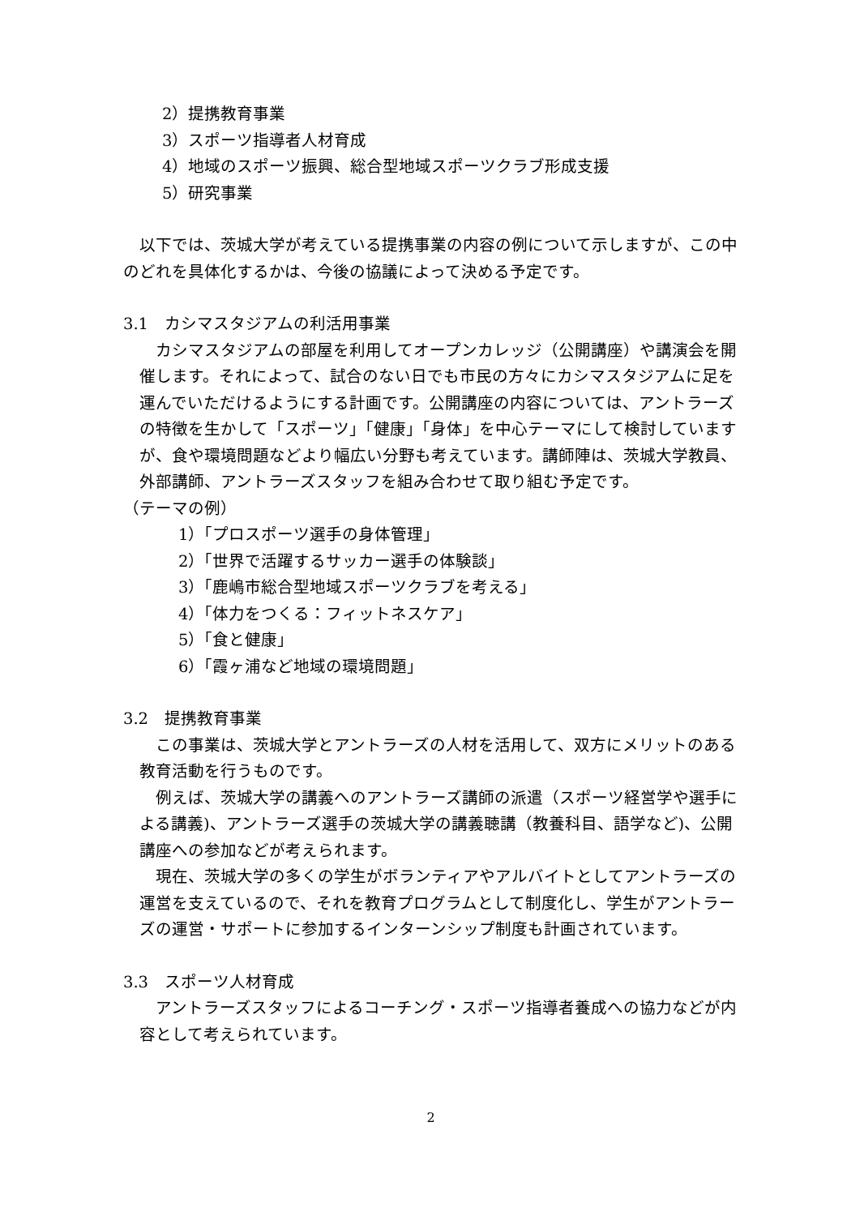2）提携教育事業
3）スポーツ指導者人材育成
4）地域のスポーツ振興、総合型地域スポーツクラブ形成支援
5）研究事業
以下では、茨城大学が考えている提携事業の内容の例について示しますが、この中のどれを具体化するかは、今後の協議によって決める予定です。
3.1　カシマスタジアムの利活用事業
カシマスタジアムの部屋を利用してオープンカレッジ（公開講座）や講演会を開催します。それによって、試合のない日でも市民の方々にカシマスタジアムに足を運んでいただけるようにする計画です。公開講座の内容については、アントラーズの特徴を生かして「スポーツ」「健康」「身体」を中心テーマにして検討していますが、食や環境問題などより幅広い分野も考えています。講師陣は、茨城大学教員、外部講師、アントラーズスタッフを組み合わせて取り組む予定です。
（テーマの例）
1）「プロスポーツ選手の身体管理」
2）「世界で活躍するサッカー選手の体験談」
3）「鹿嶋市総合型地域スポーツクラブを考える」
4）「体力をつくる：フィットネスケア」
5）「食と健康」
6）「霞ヶ浦など地域の環境問題」
3.2　提携教育事業
この事業は、茨城大学とアントラーズの人材を活用して、双方にメリットのある教育活動を行うものです。
例えば、茨城大学の講義へのアントラーズ講師の派遣（スポーツ経営学や選手による講義)、アントラーズ選手の茨城大学の講義聴講（教養科目、語学など)、公開講座への参加などが考えられます。
現在、茨城大学の多くの学生がボランティアやアルバイトとしてアントラーズの運営を支えているので、それを教育プログラムとして制度化し、学生がアントラーズの運営・サポートに参加するインターンシップ制度も計画されています。
3.3　スポーツ人材育成
アントラーズスタッフによるコーチング・スポーツ指導者養成への協力などが内容として考えられています。
2